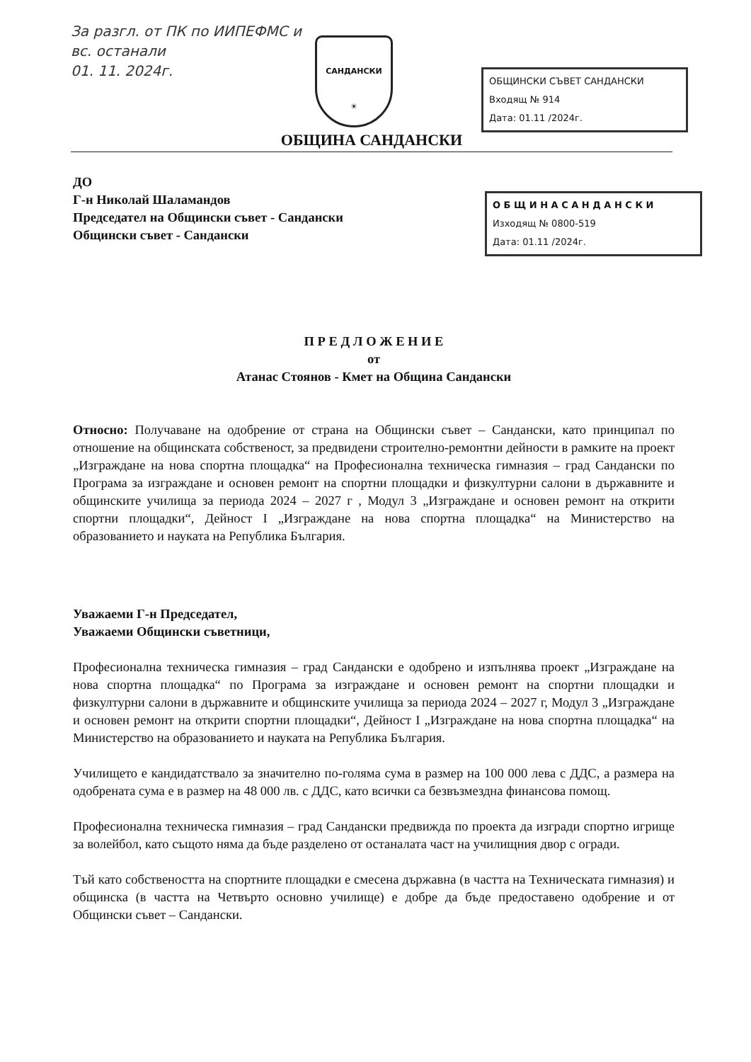За разгл. от ПК по ИИПЕФМС и
вс. останали
01. 11. 2024г.
САНДАНСКИ
☀
ОБЩИНСКИ СЪВЕТ САНДАНСКИ
Входящ № 914
Дата: 01.11 /2024г.
ОБЩИНА САНДАНСКИ
О Б Щ И Н А С А Н Д А Н С К И
Изходящ № 0800-519
Дата: 01.11 /2024г.
ДО
Г-н Николай Шаламандов
Председател на Общински съвет - Сандански
Общински съвет - Сандански
П Р Е Д Л О Ж Е Н И Е
от
Атанас Стоянов - Кмет на Община Сандански
Относно: Получаване на одобрение от страна на Общински съвет – Сандански, като принципал по отношение на общинската собственост, за предвидени строително-ремонтни дейности в рамките на проект „Изграждане на нова спортна площадка“ на Професионална техническа гимназия – град Сандански по Програма за изграждане и основен ремонт на спортни площадки и физкултурни салони в държавните и общинските училища за периода 2024 – 2027 г , Модул 3 „Изграждане и основен ремонт на открити спортни площадки“, Дейност I „Изграждане на нова спортна площадка“ на Министерство на образованието и науката на Република България.
Уважаеми Г-н Председател,
Уважаеми Общински съветници,
Професионална техническа гимназия – град Сандански е одобрено и изпълнява проект „Изграждане на нова спортна площадка“ по Програма за изграждане и основен ремонт на спортни площадки и физкултурни салони в държавните и общинските училища за периода 2024 – 2027 г, Модул 3 „Изграждане и основен ремонт на открити спортни площадки“, Дейност I „Изграждане на нова спортна площадка“ на Министерство на образованието и науката на Република България.
Училището е кандидатствало за значително по-голяма сума в размер на 100 000 лева с ДДС, а размера на одобрената сума е в размер на 48 000 лв. с ДДС, като всички са безвъзмездна финансова помощ.
Професионална техническа гимназия – град Сандански предвижда по проекта да изгради спортно игрище за волейбол, като същото няма да бъде разделено от останалата част на училищния двор с огради.
Тъй като собствеността на спортните площадки е смесена държавна (в частта на Техническата гимназия) и общинска (в частта на Четвърто основно училище) е добре да бъде предоставено одобрение и от Общински съвет – Сандански.